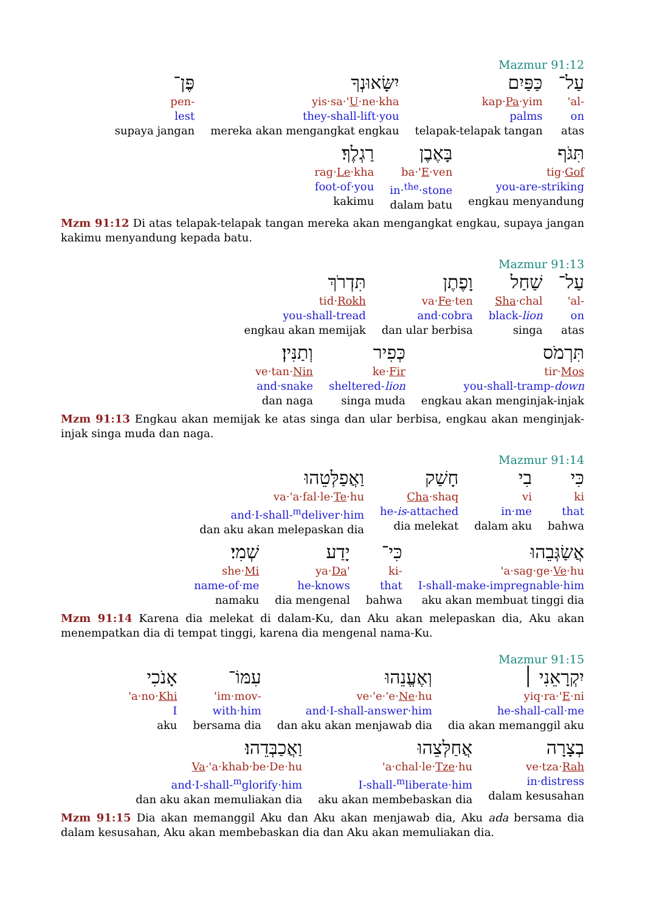Mazmur 91:12
עַל־
'al-
on
atas
כַּפַּיִם
kap·Pa·yim
palms
telapak-telapak tangan
יִשָּׂאוּנְךָ
yis·sa·'U·ne·kha
they-shall-lift·you
mereka akan mengangkat engkau
פֶּן־
pen-
lest
supaya jangan
תִּגֹּף
tig·Gof
you-are-striking
engkau menyandung
בָּאֶבֶן
ba·'E·ven
in·<sup>the</sup>·stone
dalam batu
רַגְלֶךָ׃
rag·Le·kha
foot-of·you
kakimu
Mzm 91:12 Di atas telapak-telapak tangan mereka akan mengangkat engkau, supaya jangan kakimu menyandung kepada batu.
Mazmur 91:13
עַל־
'al-
on
atas
שַׁחַל
Sha·chal
black-lion
singa
וָפֶתֶן
va·Fe·ten
and·cobra
dan ular berbisa
תִּדְרֹךְ
tid·Rokh
you-shall-tread
engkau akan memijak
תִּרְמֹס
tir·Mos
you-shall-tramp-down
engkau akan menginjak-injak
כְּפִיר
ke·Fir
sheltered-lion
singa muda
וְתַנִּין׃
ve·tan·Nin
and·snake
dan naga
Mzm 91:13 Engkau akan memijak ke atas singa dan ular berbisa, engkau akan menginjak-injak singa muda dan naga.
Mazmur 91:14
כִּי
ki
that
bahwa
בִי
vi
in·me
dalam aku
חָשַׁק
Cha·shaq
he-is-attached
dia melekat
וַאֲפַלְּטֵהוּ
va·'a·fal·le·Te·hu
and·I-shall-<sup>m</sup>deliver·him
dan aku akan melepaskan dia
אֲשַׂגְּבֵהוּ
'a·sag·ge·Ve·hu
I-shall-make-impregnable·him
aku akan membuat tinggi dia
כִּי־
ki-
that
bahwa
יָדַע
ya·Da'
he-knows
dia mengenal
שְׁמִי׃
she·Mi
name-of·me
namaku
Mzm 91:14 Karena dia melekat di dalam-Ku, dan Aku akan melepaskan dia, Aku akan menempatkan dia di tempat tinggi, karena dia mengenal nama-Ku.
Mazmur 91:15
יִקְרָאֵנִי ׀
yiq·ra·'E·ni
he-shall-call·me
dia akan memanggil aku
וְאֶעֱנֵהוּ
ve·'e·'e·Ne·hu
and·I-shall-answer·him
dan aku akan menjawab dia
עִמּוֹ־
'im·mov-
with·him
bersama dia
אָנֹכִי
'a·no·Khi
I
aku
בְצָרָה
ve·tza·Rah
in·distress
dalam kesusahan
אֲחַלְּצֵהוּ
'a·chal·le·Tze·hu
I-shall-<sup>m</sup>liberate·him
aku akan membebaskan dia
וַאֲכַבְּדֵהוּ׃
Va·'a·khab·be·De·hu
and·I-shall-<sup>m</sup>glorify·him
dan aku akan memuliakan dia
Mzm 91:15 Dia akan memanggil Aku dan Aku akan menjawab dia, Aku ada bersama dia dalam kesusahan, Aku akan membebaskan dia dan Aku akan memuliakan dia.